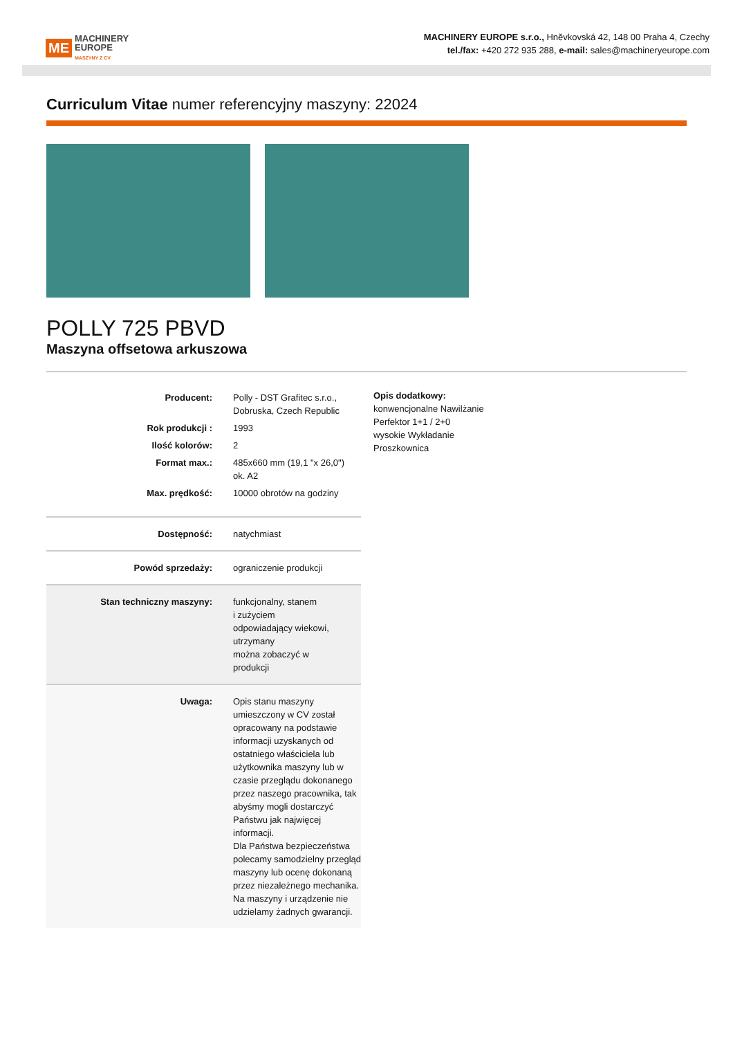ME MACHINERY
EUROPE
MASZYNY Z CV
MACHINERY EUROPE s.r.o., Hněvkovská 42, 148 00 Praha 4, Czechy
tel./fax: +420 272 935 288, e-mail: sales@machineryeurope.com
Curriculum Vitae numer referencyjny maszyny: 22024
POLLY 725 PBVD
Maszyna offsetowa arkuszowa
| Producent: | Polly - DST Grafitec s.r.o., Dobruska, Czech Republic |
| Rok produkcji : | 1993 |
| Ilość kolorów: | 2 |
| Format max.: | 485x660 mm (19,1 "x 26,0") ok. A2 |
| Max. prędkość: | 10000 obrotów na godziny |
| Dostępność: | natychmiast |
| Powód sprzedaży: | ograniczenie produkcji |
| Stan techniczny maszyny: | funkcjonalny, stanem i zużyciem odpowiadający wiekowi, utrzymany można zobaczyć w produkcji |
| Uwaga: | Opis stanu maszyny umieszczony w CV został opracowany na podstawie informacji uzyskanych od ostatniego właściciela lub użytkownika maszyny lub w czasie przeglądu dokonanego przez naszego pracownika, tak abyśmy mogli dostarczyć Państwu jak najwięcej informacji. Dla Państwa bezpieczeństwa polecamy samodzielny przegląd maszyny lub ocenę dokonaną przez niezależnego mechanika. Na maszyny i urządzenie nie udzielamy żadnych gwarancji. |
Opis dodatkowy:
konwencjonalne Nawilżanie
Perfektor 1+1 / 2+0
wysokie Wykładanie
Proszkownica